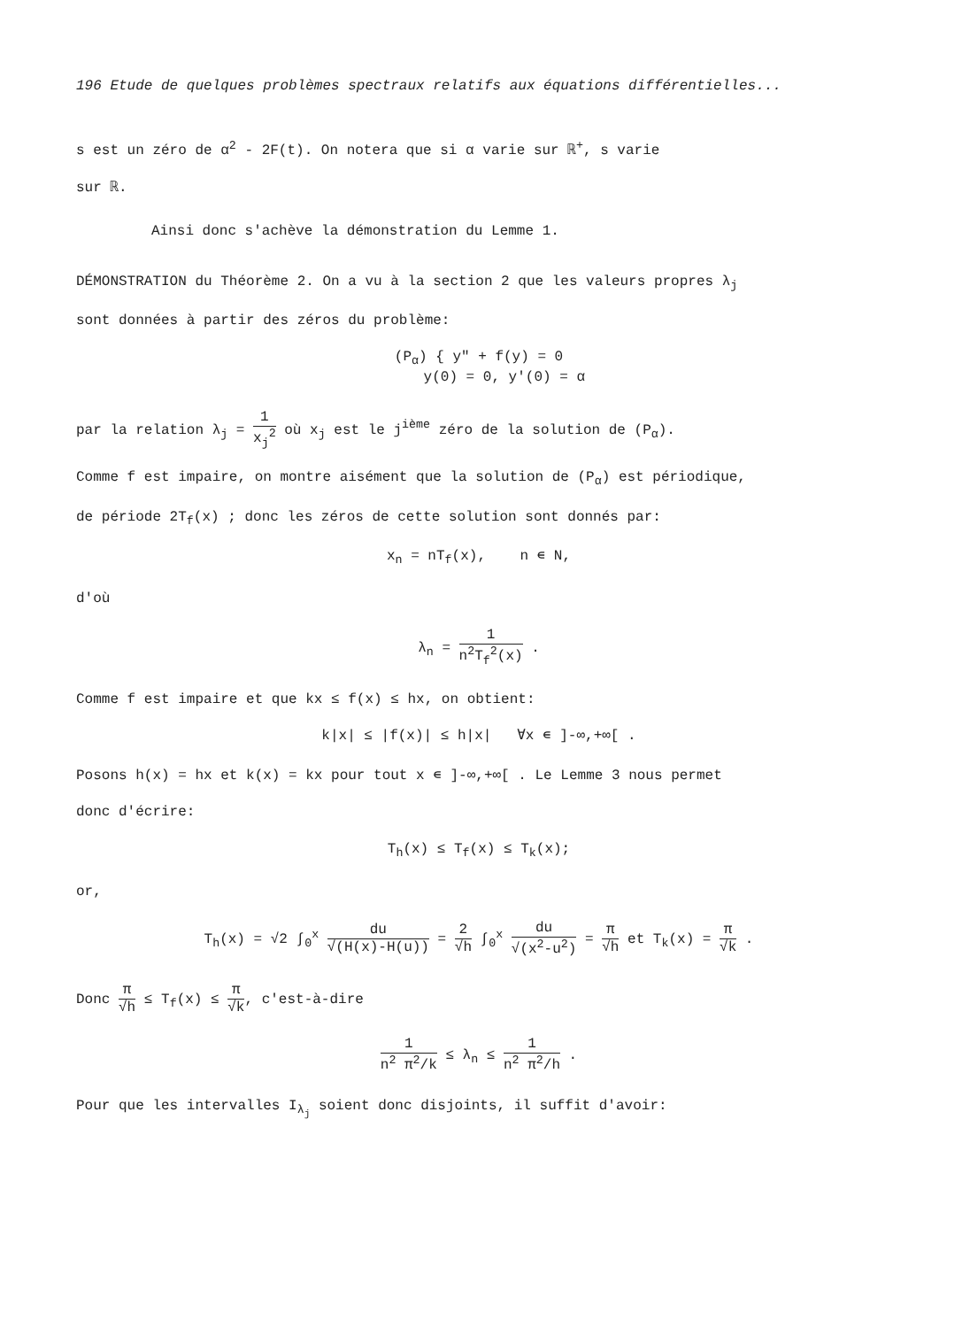196 Etude de quelques problèmes spectraux relatifs aux équations différentielles...
s est un zéro de α<sup>2</sup> - 2F(t). On notera que si α varie sur ℝ<sup>+</sup>, s varie
sur ℝ.
Ainsi donc s'achève la démonstration du Lemme 1.
DÉMONSTRATION du Théorème 2. On a vu à la section 2 que les valeurs propres λ<sub>j</sub>
sont données à partir des zéros du problème:
(P<sub>α</sub>) { y" + f(y) = 0
y(0) = 0, y'(0) = α
par la relation λ<sub>j</sub> = 1 x<sub>j</sub><sup>2</sup> où x<sub>j</sub> est le j<sup>ième</sup> zéro de la solution de (P<sub>α</sub>).
Comme f est impaire, on montre aisément que la solution de (P<sub>α</sub>) est périodique,
de période 2T<sub>f</sub>(x) ; donc les zéros de cette solution sont donnés par:
x<sub>n</sub> = nT<sub>f</sub>(x), n ∊ N,
d'où
λ<sub>n</sub> = 1 n<sup>2</sup>T<sub>f</sub><sup>2</sup>(x) .
Comme f est impaire et que kx ≤ f(x) ≤ hx, on obtient:
k|x| ≤ |f(x)| ≤ h|x| ∀x ∊ ]-∞,+∞[ .
Posons h(x) = hx et k(x) = kx pour tout x ∊ ]-∞,+∞[ . Le Lemme 3 nous permet
donc d'écrire:
T<sub>h</sub>(x) ≤ T<sub>f</sub>(x) ≤ T<sub>k</sub>(x);
or,
T<sub>h</sub>(x) = √2 ∫<sub>0</sub><sup>x</sup> du √(H(x)-H(u)) = 2 √h ∫<sub>0</sub><sup>x</sup> du √(x<sup>2</sup>-u<sup>2</sup>) = π √h et T<sub>k</sub>(x) = π √k .
Donc π √h ≤ T<sub>f</sub>(x) ≤ π √k, c'est-à-dire
1 n<sup>2</sup> π<sup>2</sup>/k ≤ λ<sub>n</sub> ≤ 1 n<sup>2</sup> π<sup>2</sup>/h .
Pour que les intervalles I<sub>λ<sub>j</sub></sub> soient donc disjoints, il suffit d'avoir: